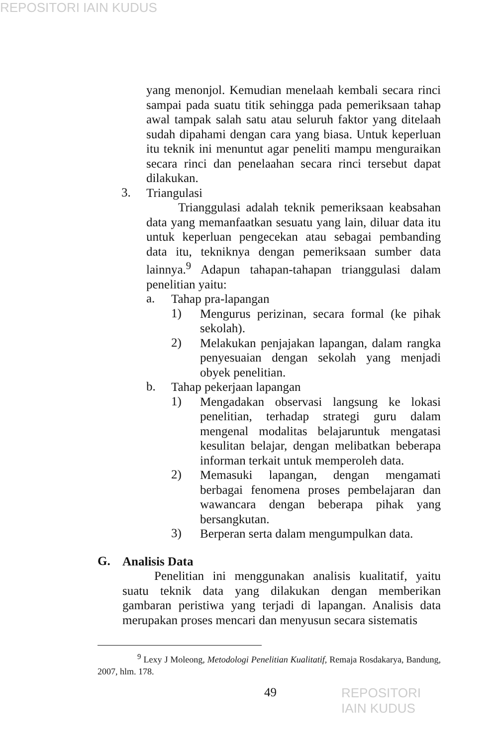REPOSITORI IAIN KUDUS
yang menonjol. Kemudian menelaah kembali secara rinci sampai pada suatu titik sehingga pada pemeriksaan tahap awal tampak salah satu atau seluruh faktor yang ditelaah sudah dipahami dengan cara yang biasa. Untuk keperluan itu teknik ini menuntut agar peneliti mampu menguraikan secara rinci dan penelaahan secara rinci tersebut dapat dilakukan.
3.
Triangulasi
Trianggulasi adalah teknik pemeriksaan keabsahan data yang memanfaatkan sesuatu yang lain, diluar data itu untuk keperluan pengecekan atau sebagai pembanding data itu, tekniknya dengan pemeriksaan sumber data lainnya.<sup>9</sup> Adapun tahapan-tahapan trianggulasi dalam penelitian yaitu:
a.
Tahap pra-lapangan
1)
Mengurus perizinan, secara formal (ke pihak sekolah).
2)
Melakukan penjajakan lapangan, dalam rangka penyesuaian dengan sekolah yang menjadi obyek penelitian.
b.
Tahap pekerjaan lapangan
1)
Mengadakan observasi langsung ke lokasi penelitian, terhadap strategi guru dalam mengenal modalitas belajaruntuk mengatasi kesulitan belajar, dengan melibatkan beberapa informan terkait untuk memperoleh data.
2)
Memasuki lapangan, dengan mengamati berbagai fenomena proses pembelajaran dan wawancara dengan beberapa pihak yang bersangkutan.
3)
Berperan serta dalam mengumpulkan data.
G.
Analisis Data
Penelitian ini menggunakan analisis kualitatif, yaitu suatu teknik data yang dilakukan dengan memberikan gambaran peristiwa yang terjadi di lapangan. Analisis data merupakan proses mencari dan menyusun secara sistematis
<sup>9</sup> Lexy J Moleong, Metodologi Penelitian Kualitatif, Remaja Rosdakarya, Bandung, 2007, hlm. 178.
49 REPOSITORI IAIN KUDUS